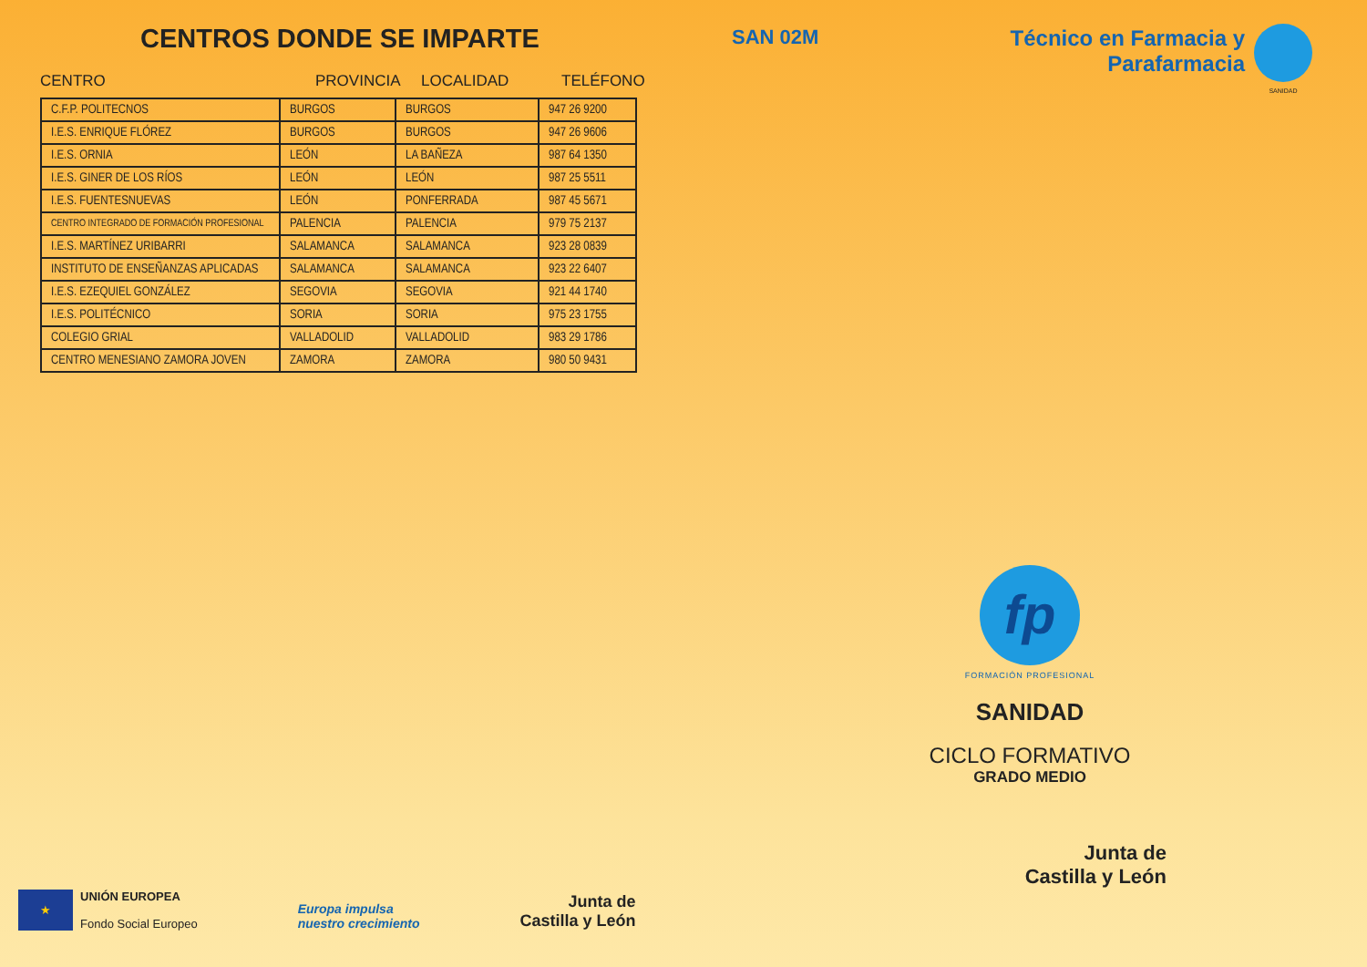CENTROS DONDE SE IMPARTE
CENTRO PROVINCIA LOCALIDAD TELÉFONO
| C.F.P. POLITECNOS | BURGOS | BURGOS | 947 26 9200 |
| I.E.S. ENRIQUE FLÓREZ | BURGOS | BURGOS | 947 26 9606 |
| I.E.S. ORNIA | LEÓN | LA BAÑEZA | 987 64 1350 |
| I.E.S. GINER DE LOS RÍOS | LEÓN | LEÓN | 987 25 5511 |
| I.E.S. FUENTESNUEVAS | LEÓN | PONFERRADA | 987 45 5671 |
| CENTRO INTEGRADO DE FORMACIÓN PROFESIONAL | PALENCIA | PALENCIA | 979 75 2137 |
| I.E.S. MARTÍNEZ URIBARRI | SALAMANCA | SALAMANCA | 923 28 0839 |
| INSTITUTO DE ENSEÑANZAS APLICADAS | SALAMANCA | SALAMANCA | 923 22 6407 |
| I.E.S. EZEQUIEL GONZÁLEZ | SEGOVIA | SEGOVIA | 921 44 1740 |
| I.E.S. POLITÉCNICO | SORIA | SORIA | 975 23 1755 |
| COLEGIO GRIAL | VALLADOLID | VALLADOLID | 983 29 1786 |
| CENTRO MENESIANO ZAMORA JOVEN | ZAMORA | ZAMORA | 980 50 9431 |
SAN 02M Técnico en Farmacia y
Parafarmacia
SANIDAD
fp
FORMACIÓN PROFESIONAL
SANIDAD
CICLO FORMATIVO
GRADO MEDIO
Junta de
Castilla y León
★
UNIÓN EUROPEA
Fondo Social Europeo
Europa impulsa
nuestro crecimiento
Junta de
Castilla y León